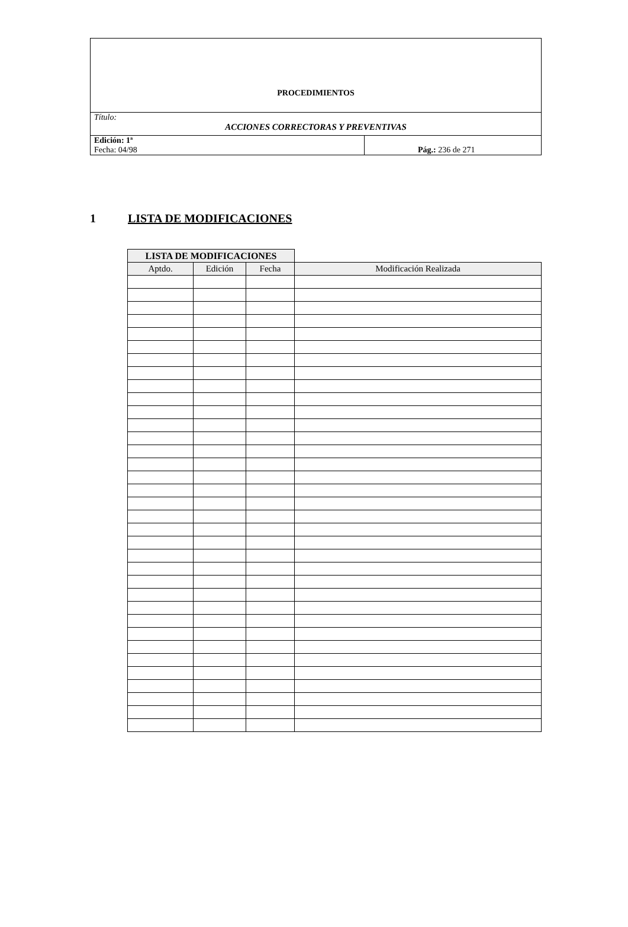| PROCEDIMIENTOS | |
| Título: ACCIONES CORRECTORAS Y PREVENTIVAS | |
| Edición: 1ª Fecha: 04/98 | Pág.: 236 de 271 |
1 LISTA DE MODIFICACIONES
| LISTA DE MODIFICACIONES | | | |
| --- | --- | --- | --- |
| Aptdo. | Edición | Fecha | Modificación Realizada |